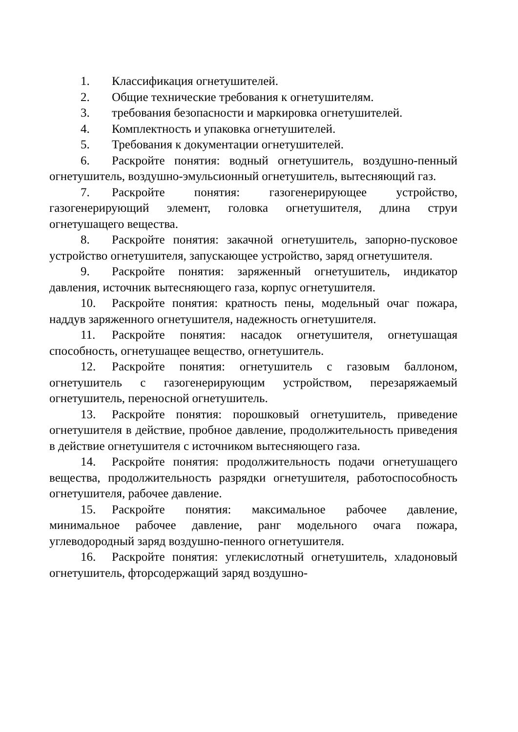1. Классификация огнетушителей.
2. Общие технические требования к огнетушителям.
3. требования безопасности и маркировка огнетушителей.
4. Комплектность и упаковка огнетушителей.
5. Требования к документации огнетушителей.
6. Раскройте понятия: водный огнетушитель, воздушно-пенный огнетушитель, воздушно-эмульсионный огнетушитель, вытесняющий газ.
7. Раскройте понятия: газогенерирующее устройство, газогенерирующий элемент, головка огнетушителя, длина струи огнетушащего вещества.
8. Раскройте понятия: закачной огнетушитель, запорно-пусковое устройство огнетушителя, запускающее устройство, заряд огнетушителя.
9. Раскройте понятия: заряженный огнетушитель, индикатор давления, источник вытесняющего газа, корпус огнетушителя.
10. Раскройте понятия: кратность пены, модельный очаг пожара, наддув заряженного огнетушителя, надежность огнетушителя.
11. Раскройте понятия: насадок огнетушителя, огнетушащая способность, огнетушащее вещество, огнетушитель.
12. Раскройте понятия: огнетушитель с газовым баллоном, огнетушитель с газогенерирующим устройством, перезаряжаемый огнетушитель, переносной огнетушитель.
13. Раскройте понятия: порошковый огнетушитель, приведение огнетушителя в действие, пробное давление, продолжительность приведения в действие огнетушителя с источником вытесняющего газа.
14. Раскройте понятия: продолжительность подачи огнетушащего вещества, продолжительность разрядки огнетушителя, работоспособность огнетушителя, рабочее давление.
15. Раскройте понятия: максимальное рабочее давление, минимальное рабочее давление, ранг модельного очага пожара, углеводородный заряд воздушно-пенного огнетушителя.
16. Раскройте понятия: углекислотный огнетушитель, хладоновый огнетушитель, фторсодержащий заряд воздушно-